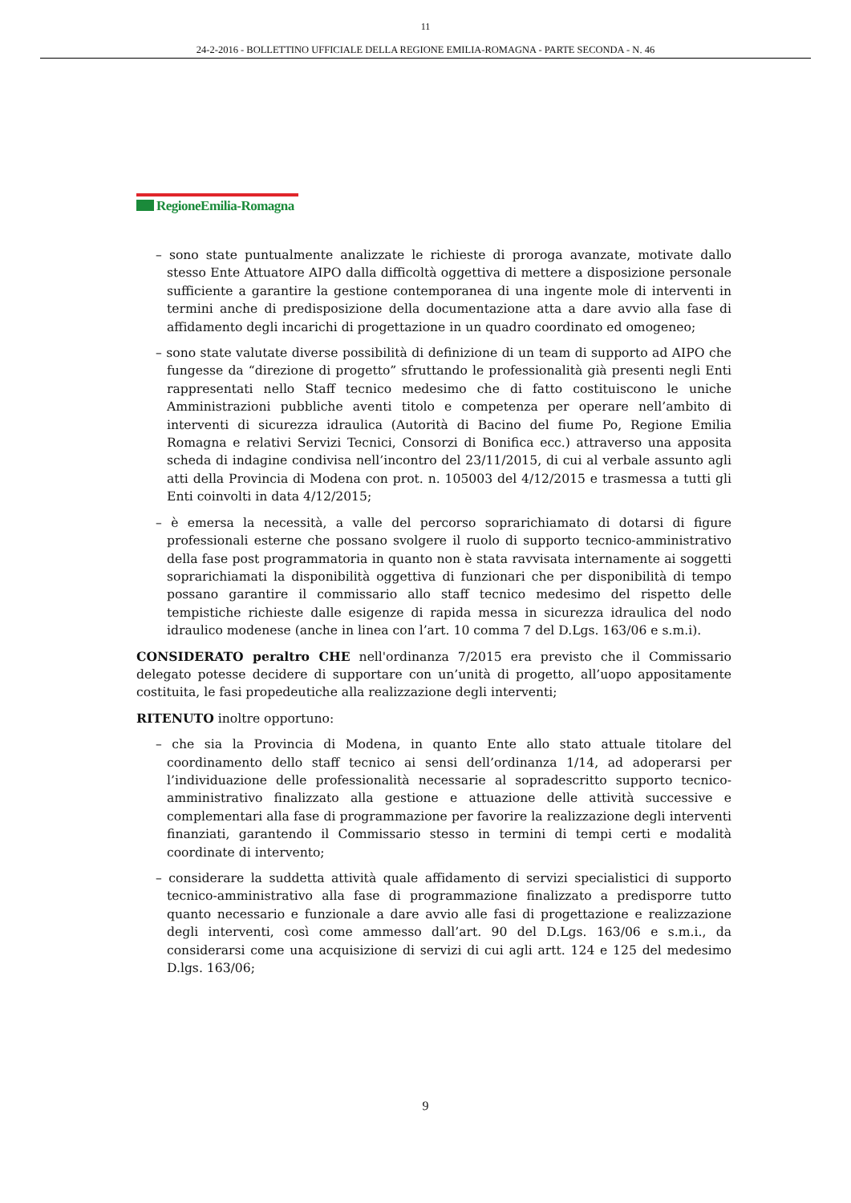11
24-2-2016 - BOLLETTINO UFFICIALE DELLA REGIONE EMILIA-ROMAGNA - PARTE SECONDA - N. 46
RegioneEmilia-Romagna
– sono state puntualmente analizzate le richieste di proroga avanzate, motivate dallo stesso Ente Attuatore AIPO dalla difficoltà oggettiva di mettere a disposizione personale sufficiente a garantire la gestione contemporanea di una ingente mole di interventi in termini anche di predisposizione della documentazione atta a dare avvio alla fase di affidamento degli incarichi di progettazione in un quadro coordinato ed omogeneo;
– sono state valutate diverse possibilità di definizione di un team di supporto ad AIPO che fungesse da “direzione di progetto” sfruttando le professionalità già presenti negli Enti rappresentati nello Staff tecnico medesimo che di fatto costituiscono le uniche Amministrazioni pubbliche aventi titolo e competenza per operare nell’ambito di interventi di sicurezza idraulica (Autorità di Bacino del fiume Po, Regione Emilia Romagna e relativi Servizi Tecnici, Consorzi di Bonifica ecc.) attraverso una apposita scheda di indagine condivisa nell’incontro del 23/11/2015, di cui al verbale assunto agli atti della Provincia di Modena con prot. n. 105003 del 4/12/2015 e trasmessa a tutti gli Enti coinvolti in data 4/12/2015;
– è emersa la necessità, a valle del percorso soprarichiamato di dotarsi di figure professionali esterne che possano svolgere il ruolo di supporto tecnico-amministrativo della fase post programmatoria in quanto non è stata ravvisata internamente ai soggetti soprarichiamati la disponibilità oggettiva di funzionari che per disponibilità di tempo possano garantire il commissario allo staff tecnico medesimo del rispetto delle tempistiche richieste dalle esigenze di rapida messa in sicurezza idraulica del nodo idraulico modenese (anche in linea con l’art. 10 comma 7 del D.Lgs. 163/06 e s.m.i).
CONSIDERATO peraltro CHE nell'ordinanza 7/2015 era previsto che il Commissario delegato potesse decidere di supportare con un’unità di progetto, all’uopo appositamente costituita, le fasi propedeutiche alla realizzazione degli interventi;
RITENUTO inoltre opportuno:
– che sia la Provincia di Modena, in quanto Ente allo stato attuale titolare del coordinamento dello staff tecnico ai sensi dell’ordinanza 1/14, ad adoperarsi per l’individuazione delle professionalità necessarie al sopradescritto supporto tecnico-amministrativo finalizzato alla gestione e attuazione delle attività successive e complementari alla fase di programmazione per favorire la realizzazione degli interventi finanziati, garantendo il Commissario stesso in termini di tempi certi e modalità coordinate di intervento;
– considerare la suddetta attività quale affidamento di servizi specialistici di supporto tecnico-amministrativo alla fase di programmazione finalizzato a predisporre tutto quanto necessario e funzionale a dare avvio alle fasi di progettazione e realizzazione degli interventi, così come ammesso dall’art. 90 del D.Lgs. 163/06 e s.m.i., da considerarsi come una acquisizione di servizi di cui agli artt. 124 e 125 del medesimo D.lgs. 163/06;
9